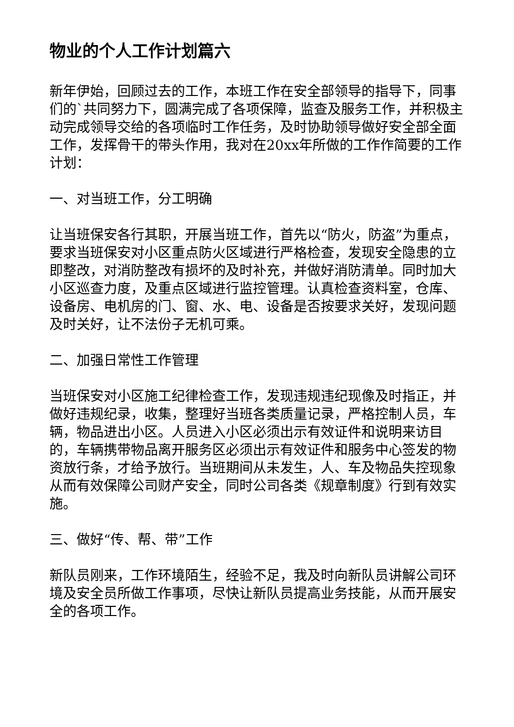物业的个人工作计划篇六
新年伊始，回顾过去的工作，本班工作在安全部领导的指导下，同事们的`共同努力下，圆满完成了各项保障，监查及服务工作，并积极主动完成领导交给的各项临时工作任务，及时协助领导做好安全部全面工作，发挥骨干的带头作用，我对在20xx年所做的工作作简要的工作计划：
一、对当班工作，分工明确
让当班保安各行其职，开展当班工作，首先以“防火，防盗”为重点，要求当班保安对小区重点防火区域进行严格检查，发现安全隐患的立即整改，对消防整改有损坏的及时补充，并做好消防清单。同时加大小区巡查力度，及重点区域进行监控管理。认真检查资料室，仓库、设备房、电机房的门、窗、水、电、设备是否按要求关好，发现问题及时关好，让不法份子无机可乘。
二、加强日常性工作管理
当班保安对小区施工纪律检查工作，发现违规违纪现像及时指正，并做好违规纪录，收集，整理好当班各类质量记录，严格控制人员，车辆，物品进出小区。人员进入小区必须出示有效证件和说明来访目的，车辆携带物品离开服务区必须出示有效证件和服务中心签发的物资放行条，才给予放行。当班期间从未发生，人、车及物品失控现象从而有效保障公司财产安全，同时公司各类《规章制度》行到有效实施。
三、做好“传、帮、带”工作
新队员刚来，工作环境陌生，经验不足，我及时向新队员讲解公司环境及安全员所做工作事项，尽快让新队员提高业务技能，从而开展安全的各项工作。